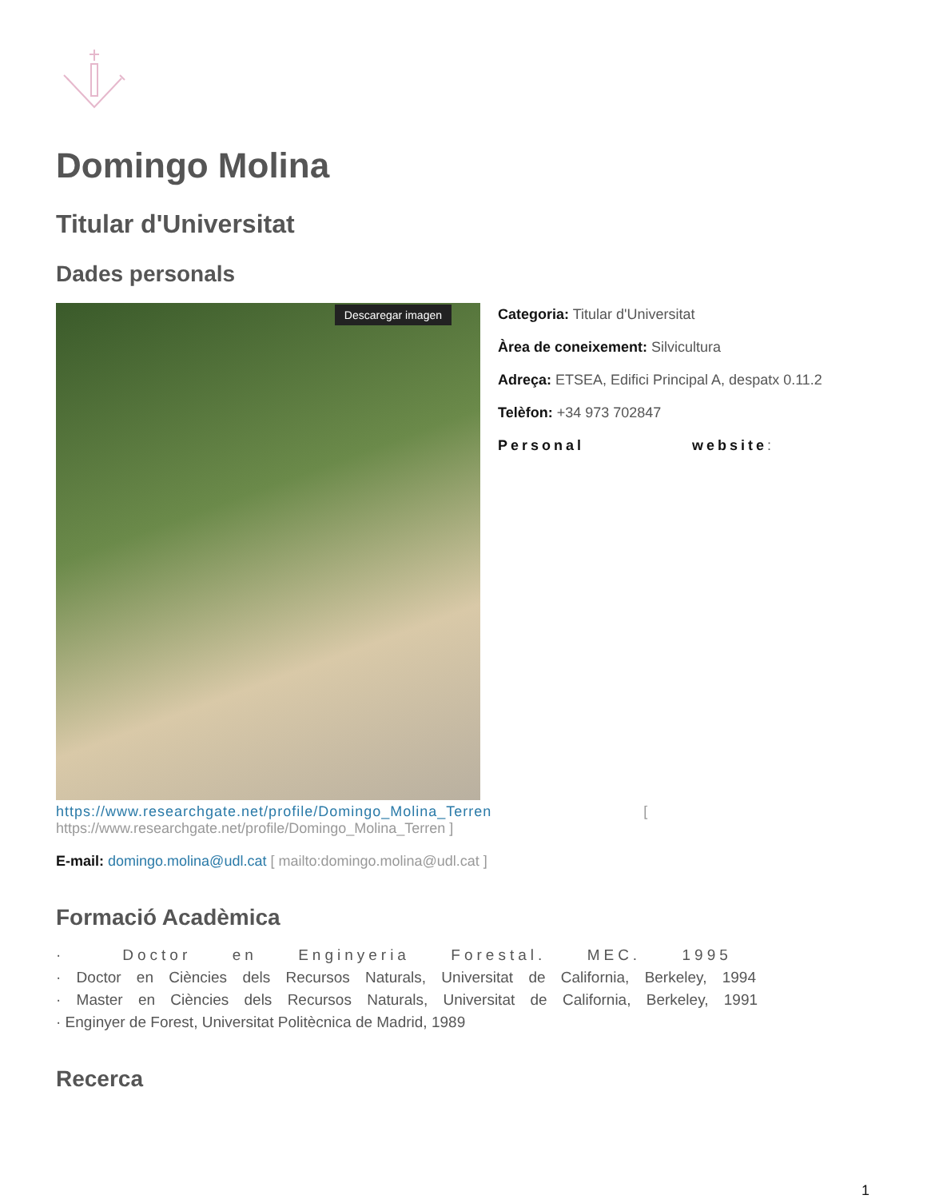Domingo Molina
Titular d'Universitat
Dades personals
Descaregar imagen
Categoria: Titular d'Universitat
Àrea de coneixement: Silvicultura
Adreça: ETSEA, Edifici Principal A, despatx 0.11.2
Telèfon: +34 973 702847
Personal website:
https://www.researchgate.net/profile/Domingo_Molina_Terren [
https://www.researchgate.net/profile/Domingo_Molina_Terren ]
E-mail: domingo.molina@udl.cat [ mailto:domingo.molina@udl.cat ]
Formació Acadèmica
· Doctor en Enginyeria Forestal. MEC. 1995
· Doctor en Ciències dels Recursos Naturals, Universitat de California, Berkeley, 1994
· Master en Ciències dels Recursos Naturals, Universitat de California, Berkeley, 1991
· Enginyer de Forest, Universitat Politècnica de Madrid, 1989
Recerca
1